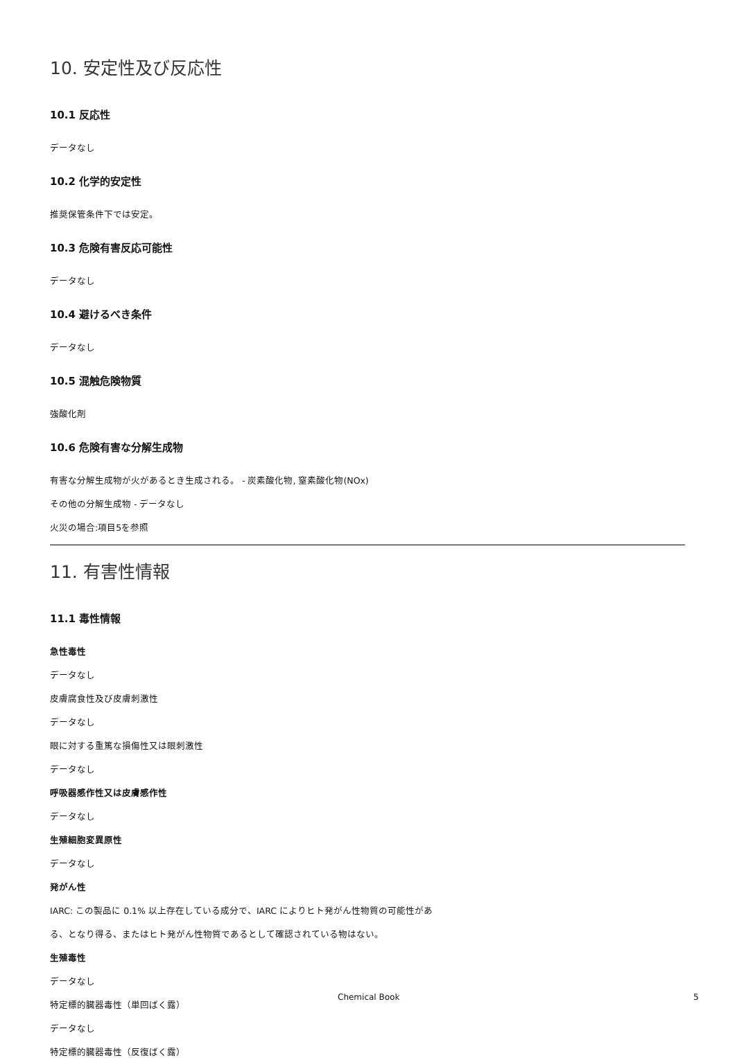10. 安定性及び反応性
10.1 反応性
データなし
10.2 化学的安定性
推奨保管条件下では安定。
10.3 危険有害反応可能性
データなし
10.4 避けるべき条件
データなし
10.5 混触危険物質
強酸化剤
10.6 危険有害な分解生成物
有害な分解生成物が火があるとき生成される。 - 炭素酸化物, 窒素酸化物(NOx)
その他の分解生成物 - データなし
火災の場合:項目5を参照
11. 有害性情報
11.1 毒性情報
急性毒性
データなし
皮膚腐食性及び皮膚刺激性
データなし
眼に対する重篤な損傷性又は眼刺激性
データなし
呼吸器感作性又は皮膚感作性
データなし
生殖細胞変異原性
データなし
発がん性
IARC: この製品に 0.1% 以上存在している成分で、IARC によりヒト発がん性物質の可能性があ
る、となり得る、またはヒト発がん性物質であるとして確認されている物はない。
生殖毒性
データなし
特定標的臓器毒性（単回ばく露）
データなし
特定標的臓器毒性（反復ばく露）
Chemical Book 5